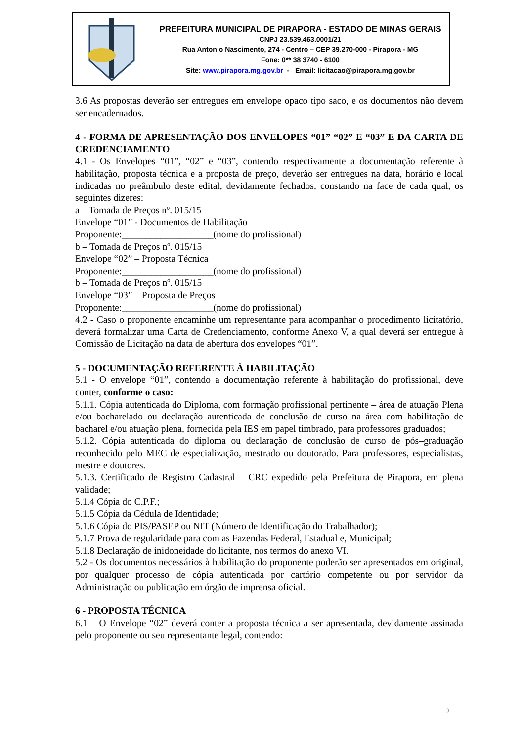PREFEITURA MUNICIPAL DE PIRAPORA - ESTADO DE MINAS GERAIS
CNPJ 23.539.463.0001/21
Rua Antonio Nascimento, 274 - Centro – CEP 39.270-000 - Pirapora - MG
Fone: 0** 38 3740 - 6100
Site: www.pirapora.mg.gov.br - Email: licitacao@pirapora.mg.gov.br
3.6 As propostas deverão ser entregues em envelope opaco tipo saco, e os documentos não devem ser encadernados.
4 - FORMA DE APRESENTAÇÃO DOS ENVELOPES “01” “02” E “03” E DA CARTA DE CREDENCIAMENTO
4.1 - Os Envelopes “01”, “02” e “03”, contendo respectivamente a documentação referente à habilitação, proposta técnica e a proposta de preço, deverão ser entregues na data, horário e local indicadas no preâmbulo deste edital, devidamente fechados, constando na face de cada qual, os seguintes dizeres:
a – Tomada de Preços nº. 015/15
Envelope “01” - Documentos de Habilitação
Proponente:___________________(nome do profissional)
b – Tomada de Preços nº. 015/15
Envelope “02” – Proposta Técnica
Proponente:___________________(nome do profissional)
b – Tomada de Preços nº. 015/15
Envelope “03” – Proposta de Preços
Proponente:___________________(nome do profissional)
4.2 - Caso o proponente encaminhe um representante para acompanhar o procedimento licitatório, deverá formalizar uma Carta de Credenciamento, conforme Anexo V, a qual deverá ser entregue à Comissão de Licitação na data de abertura dos envelopes “01”.
5 - DOCUMENTAÇÃO REFERENTE À HABILITAÇÃO
5.1 - O envelope “01”, contendo a documentação referente à habilitação do profissional, deve conter, conforme o caso:
5.1.1. Cópia autenticada do Diploma, com formação profissional pertinente – área de atuação Plena e/ou bacharelado ou declaração autenticada de conclusão de curso na área com habilitação de bacharel e/ou atuação plena, fornecida pela IES em papel timbrado, para professores graduados;
5.1.2. Cópia autenticada do diploma ou declaração de conclusão de curso de pós–graduação reconhecido pelo MEC de especialização, mestrado ou doutorado. Para professores, especialistas, mestre e doutores.
5.1.3. Certificado de Registro Cadastral – CRC expedido pela Prefeitura de Pirapora, em plena validade;
5.1.4 Cópia do C.P.F.;
5.1.5 Cópia da Cédula de Identidade;
5.1.6 Cópia do PIS/PASEP ou NIT (Número de Identificação do Trabalhador);
5.1.7 Prova de regularidade para com as Fazendas Federal, Estadual e, Municipal;
5.1.8 Declaração de inidoneidade do licitante, nos termos do anexo VI.
5.2 - Os documentos necessários à habilitação do proponente poderão ser apresentados em original, por qualquer processo de cópia autenticada por cartório competente ou por servidor da Administração ou publicação em órgão de imprensa oficial.
6 - PROPOSTA TÉCNICA
6.1 – O Envelope “02” deverá conter a proposta técnica a ser apresentada, devidamente assinada pelo proponente ou seu representante legal, contendo:
2